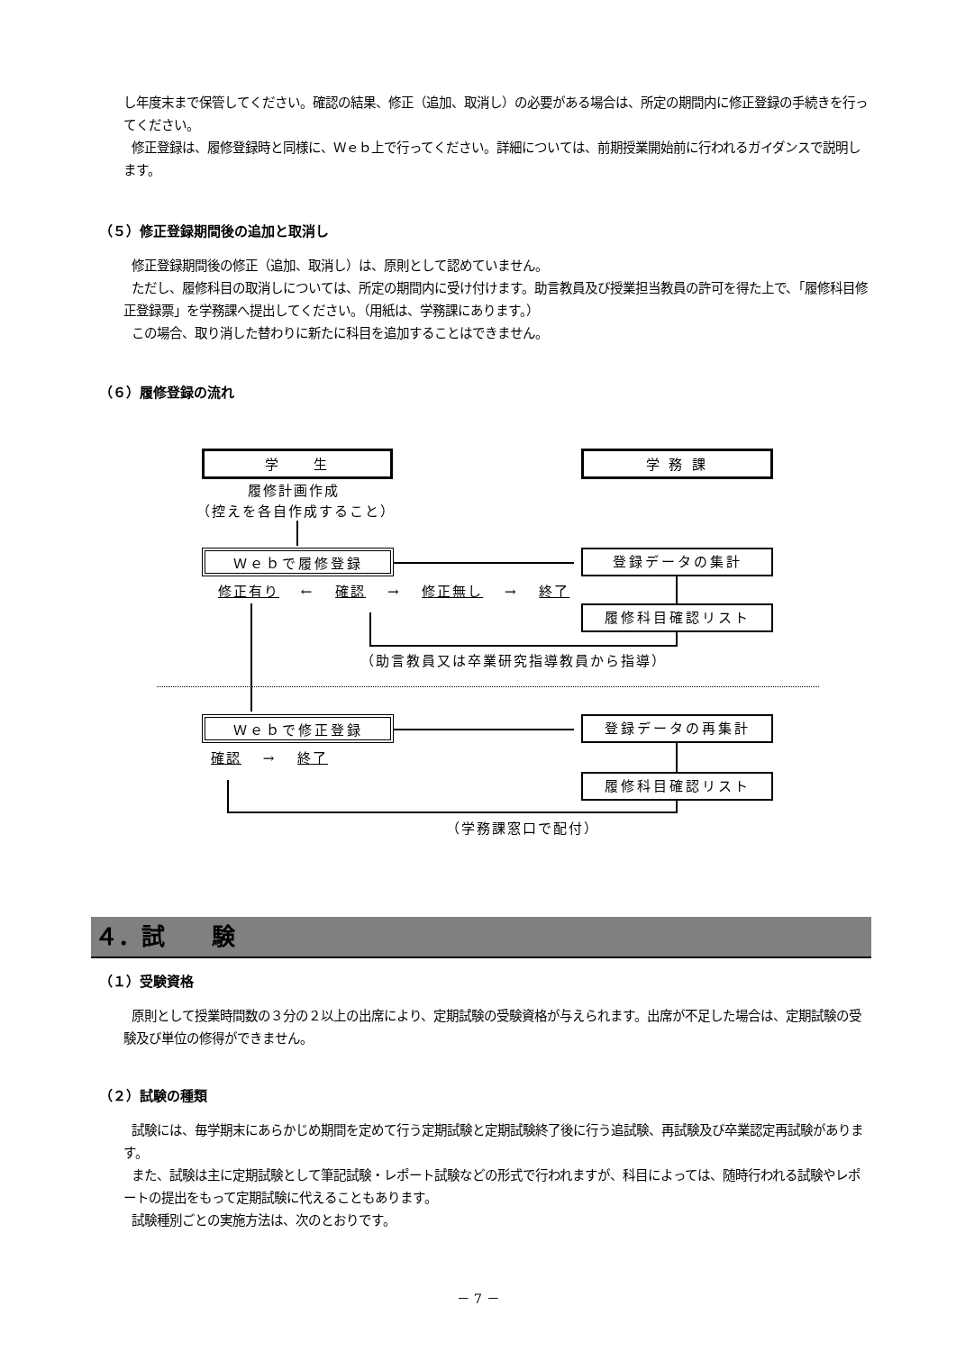し年度末まで保管してください。確認の結果、修正（追加、取消し）の必要がある場合は、所定の期間内に修正登録の手続きを行ってください。
修正登録は、履修登録時と同様に、Ｗｅｂ上で行ってください。詳細については、前期授業開始前に行われるガイダンスで説明します。
（５）修正登録期間後の追加と取消し
修正登録期間後の修正（追加、取消し）は、原則として認めていません。
ただし、履修科目の取消しについては、所定の期間内に受け付けます。助言教員及び授業担当教員の許可を得た上で、「履修科目修正登録票」を学務課へ提出してください。（用紙は、学務課にあります。）
この場合、取り消した替わりに新たに科目を追加することはできません。
（６）履修登録の流れ
学　　生 学 務 課
履修計画作成
（控えを各自作成すること）
Ｗｅｂで履修登録 登録データの集計
修正有り　 ←　 確認　 →　 修正無し　 →　 終了
履修科目確認リスト
（助言教員又は卒業研究指導教員から指導）
Ｗｅｂで修正登録 登録データの再集計
確認　 →　 終了
履修科目確認リスト
（学務課窓口で配付）
４．試　　験
（１）受験資格
原則として授業時間数の３分の２以上の出席により、定期試験の受験資格が与えられます。出席が不足した場合は、定期試験の受験及び単位の修得ができません。
（２）試験の種類
試験には、毎学期末にあらかじめ期間を定めて行う定期試験と定期試験終了後に行う追試験、再試験及び卒業認定再試験があります。
また、試験は主に定期試験として筆記試験・レポート試験などの形式で行われますが、科目によっては、随時行われる試験やレポートの提出をもって定期試験に代えることもあります。
試験種別ごとの実施方法は、次のとおりです。
－ 7 －